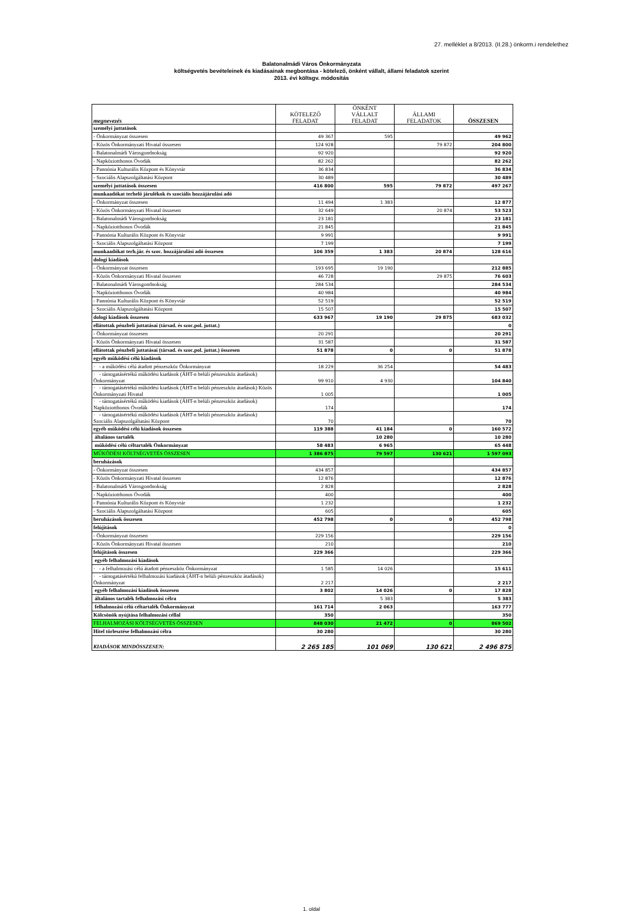27. melléklet a 8/2013. (II.28.) önkorm.i rendelethez
Balatonalmádi Város Önkormányzata
költségvetés bevételeinek és kiadásainak megbontása - kötelező, önként vállalt, állami feladatok szerint
2013. évi költsgv. módosítás
| megnevezés | KÖTELEZŐ FELADAT | ÖNKÉNT VÁLLALT FELADAT | ÁLLAMI FELADATOK | ÖSSZESEN |
| --- | --- | --- | --- | --- |
| személyi juttatások | | | | |
| - Önkormányzat összesen | 49 367 | 595 | | 49 962 |
| - Közös Önkormányzati Hivatal összesen | 124 928 | | 79 872 | 204 800 |
| - Balatonalmádi Városgondnokság | 92 920 | | | 92 920 |
| - Napköziotthonos Óvodák | 82 262 | | | 82 262 |
| - Pannónia Kulturális Központ és Könyvtár | 36 834 | | | 36 834 |
| - Szociális Alapszolgáltatási Központ | 30 489 | | | 30 489 |
| személyi juttatások összesen | 416 800 | 595 | 79 872 | 497 267 |
| munkaadókat terhelő járulékok és szociális hozzájárulási adó | | | | |
| - Önkormányzat összesen | 11 494 | 1 383 | | 12 877 |
| - Közös Önkormányzati Hivatal összesen | 32 649 | | 20 874 | 53 523 |
| - Balatonalmádi Városgondnokság | 23 181 | | | 23 181 |
| - Napköziotthonos Óvodák | 21 845 | | | 21 845 |
| - Pannónia Kulturális Központ és Könyvtár | 9 991 | | | 9 991 |
| - Szociális Alapszolgáltatási Központ | 7 199 | | | 7 199 |
| munkaadókat terh.jár. és szoc. hozzájárulási adó összesen | 106 359 | 1 383 | 20 874 | 128 616 |
| dologi kiadások | | | | |
| - Önkormányzat összesen | 193 695 | 19 190 | | 212 885 |
| - Közös Önkormányzati Hivatal összesen | 46 728 | | 29 875 | 76 603 |
| - Balatonalmádi Városgondnokság | 284 534 | | | 284 534 |
| - Napköziotthonos Óvodák | 40 984 | | | 40 984 |
| - Pannónia Kulturális Központ és Könyvtár | 52 519 | | | 52 519 |
| - Szociális Alapszolgáltatási Központ | 15 507 | | | 15 507 |
| dologi kiadások összesen | 633 967 | 19 190 | 29 875 | 683 032 |
| ellátottak pénzbeli juttatásai (társad. és szoc.pol. juttat.) | | | | 0 |
| - Önkormányzat összesen | 20 291 | | | 20 291 |
| - Közös Önkormányzati Hivatal összesen | 31 587 | | | 31 587 |
| ellátottak pénzbeli juttatásai (társad. és szoc.pol. juttat.) összesen | 51 878 | 0 | 0 | 51 878 |
| egyéb működési célú kiadások | | | | |
| · - a működési célú átadott pénzeszköz Önkormányzat | 18 229 | 36 254 | | 54 483 |
| · - támogatásértékű működési kiadások (ÁHT-n belüli pénzeszköz átadások) Önkormányzat | 99 910 | 4 930 | | 104 840 |
| · - támogatásértékű működési kiadások (ÁHT-n belüli pénzeszköz átadások) Közös Önkormányzati Hivatal | 1 005 | | | 1 005 |
| · - támogatásértékű működési kiadások (ÁHT-n belüli pénzeszköz átadások) Napköziotthonos Óvodák | 174 | | | 174 |
| · - támogatásértékű működési kiadások (ÁHT-n belüli pénzeszköz átadások) Szociális Alapszolgáltatási Központ | 70 | | | 70 |
| egyéb működési célú kiadások összesen | 119 388 | 41 184 | 0 | 160 572 |
| általános tartalék | | 10 280 | | 10 280 |
| működési célú céltartalék Önkormányzat | 58 483 | 6 965 | | 65 448 |
| MŰKÖDÉSI KÖLTSÉGVETÉS ÖSSZESEN | 1 386 875 | 79 597 | 130 621 | 1 597 093 |
| beruházások | | | | |
| - Önkormányzat összesen | 434 857 | | | 434 857 |
| - Közös Önkormányzati Hivatal összesen | 12 876 | | | 12 876 |
| - Balatonalmádi Városgondnokság | 2 828 | | | 2 828 |
| - Napköziotthonos Óvodák | 400 | | | 400 |
| - Pannónia Kulturális Központ és Könyvtár | 1 232 | | | 1 232 |
| - Szociális Alapszolgáltatási Központ | 605 | | | 605 |
| beruházások összesen | 452 798 | 0 | 0 | 452 798 |
| felújítások | | | | 0 |
| - Önkormányzat összesen | 229 156 | | | 229 156 |
| - Közös Önkormányzati Hivatal összesen | 210 | | | 210 |
| felújítások összesen | 229 366 | | | 229 366 |
| egyéb felhalmozási kiadások | | | | |
| · - a felhalmozási célú átadott pénzeszköz Önkormányzat | 1 585 | 14 026 | | 15 611 |
| · - támogatásértékű felhalmozási kiadások (ÁHT-n belüli pénzeszköz átadások) Önkormányzat | 2 217 | | | 2 217 |
| egyéb felhalmozási kiadások összesen | 3 802 | 14 026 | 0 | 17 828 |
| általános tartalék felhalmozási célra | | 5 383 | | 5 383 |
| felhalmozási célú céltartalék Önkormányzat | 161 714 | 2 063 | | 163 777 |
| Kölcsönök nyújtása felhalmozási céllal | 350 | | | 350 |
| FELHALMOZÁSI KÖLTSÉGVETÉS ÖSSZESEN | 848 030 | 21 472 | 0 | 869 502 |
| Hitel törlesztése felhalmozási célra | 30 280 | | | 30 280 |
| KIADÁSOK MINDÖSSZESEN: | 2 265 185 | 101 069 | 130 621 | 2 496 875 |
1. oldal